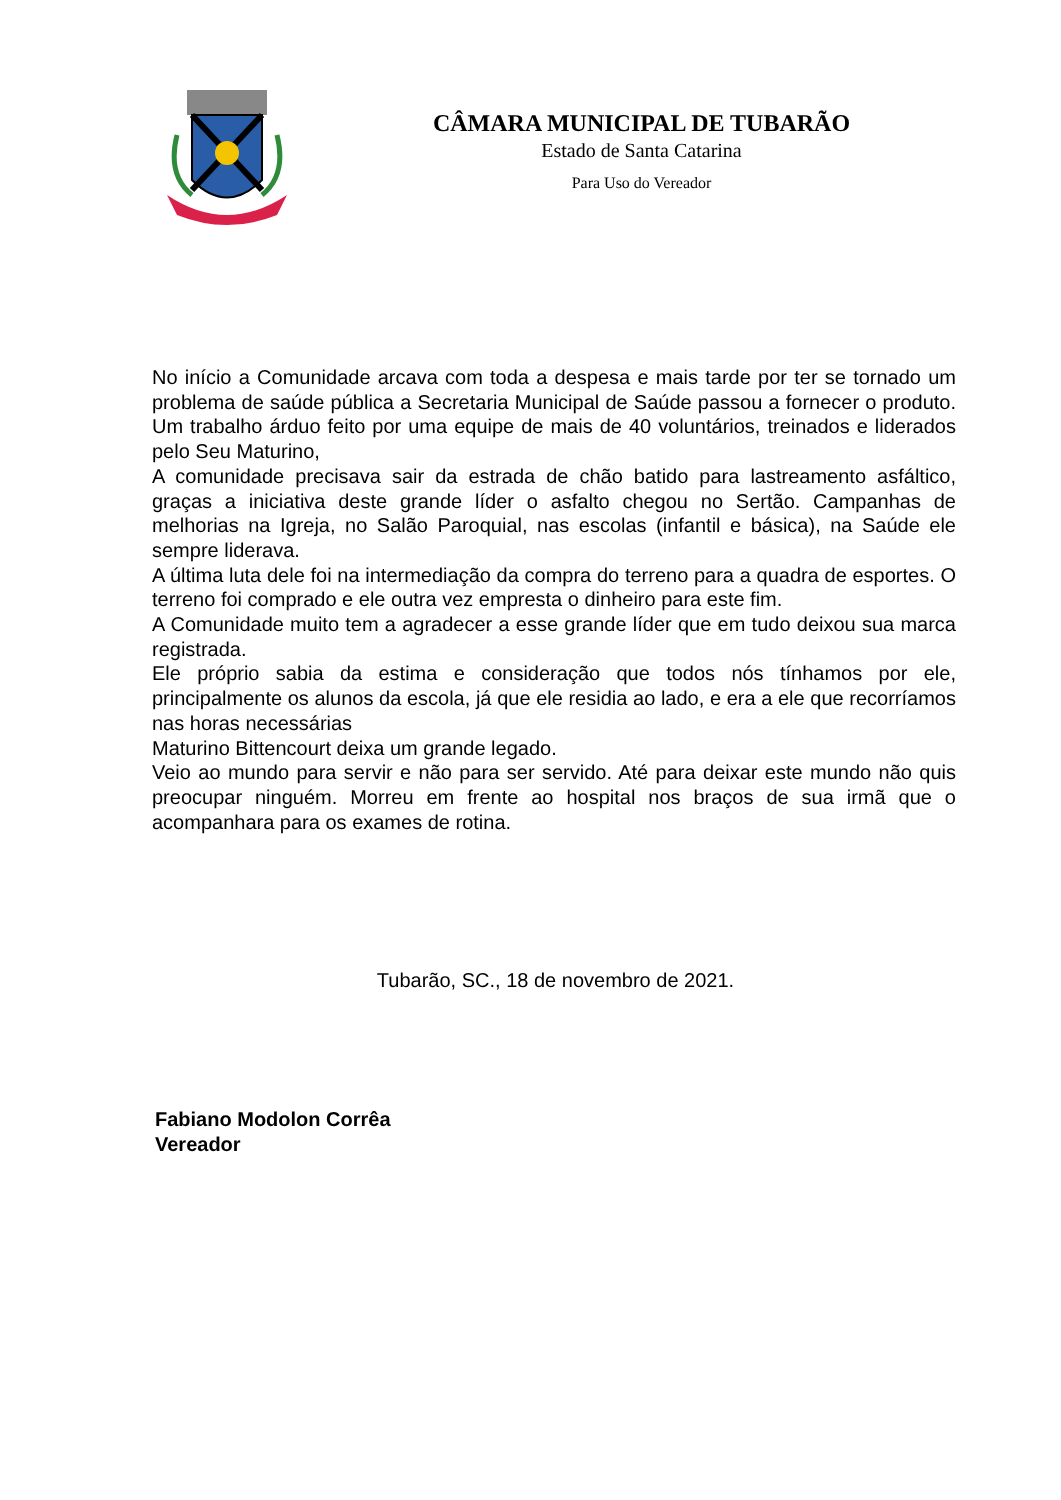CÂMARA MUNICIPAL DE TUBARÃO
Estado de Santa Catarina
Para Uso do Vereador
No início a Comunidade arcava com toda a despesa e mais tarde por ter se tornado um problema de saúde pública a Secretaria Municipal de Saúde passou a fornecer o produto. Um trabalho árduo feito por uma equipe de mais de 40 voluntários, treinados e liderados pelo Seu Maturino,
A comunidade precisava sair da estrada de chão batido para lastreamento asfáltico, graças a iniciativa deste grande líder o asfalto chegou no Sertão. Campanhas de melhorias na Igreja, no Salão Paroquial, nas escolas (infantil e básica), na Saúde ele sempre liderava.
A última luta dele foi na intermediação da compra do terreno para a quadra de esportes. O terreno foi comprado e ele outra vez empresta o dinheiro para este fim.
A Comunidade muito tem a agradecer a esse grande líder que em tudo deixou sua marca registrada.
Ele próprio sabia da estima e consideração que todos nós tínhamos por ele, principalmente os alunos da escola, já que ele residia ao lado, e era a ele que recorríamos nas horas necessárias
Maturino Bittencourt deixa um grande legado.
Veio ao mundo para servir e não para ser servido. Até para deixar este mundo não quis preocupar ninguém. Morreu em frente ao hospital nos braços de sua irmã que o acompanhara para os exames de rotina.
Tubarão, SC., 18 de novembro de 2021.
Fabiano Modolon Corrêa
Vereador